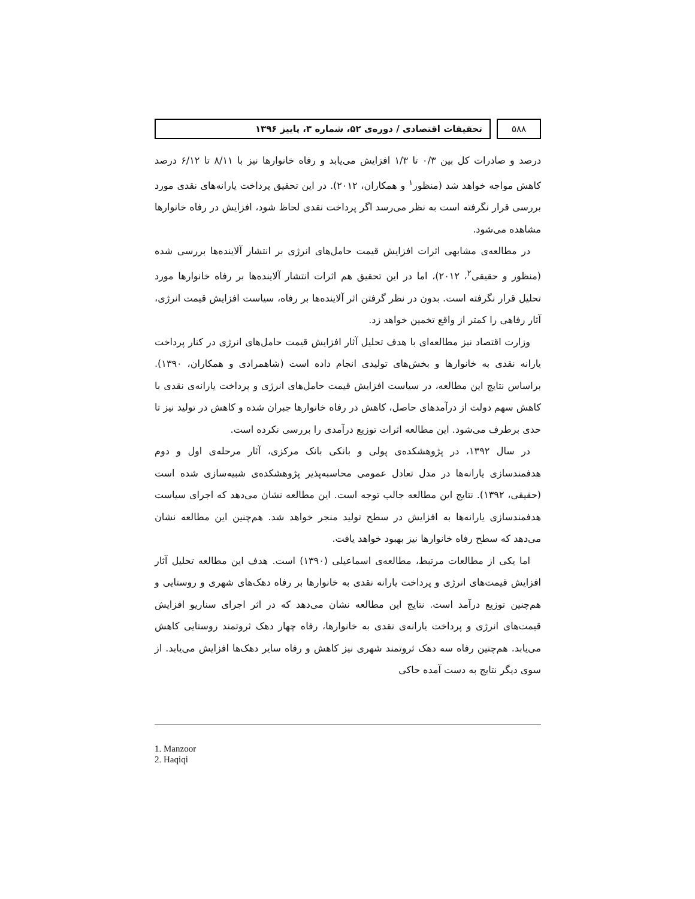۵۸۸ تحقیقات اقتصادی / دوره‌ی ۵۲، شماره ۳، پاییز ۱۳۹۶
درصد و صادرات کل بین ۰/۳ تا ۱/۳ افزایش می‌یابد و رفاه خانوارها نیز با ۸/۱۱ تا ۶/۱۲ درصد کاهش مواجه خواهد شد (منظور<sup>۱</sup> و همکاران، ۲۰۱۲). در این تحقیق پرداخت یارانه‌های نقدی مورد بررسی قرار نگرفته است به نظر می‌رسد اگر پرداخت نقدی لحاظ شود، افزایش در رفاه خانوارها مشاهده می‌شود.
در مطالعه‌ی مشابهی اثرات افزایش قیمت حامل‌های انرژی بر انتشار آلاینده‌ها بررسی شده (منظور و حقیقی<sup>۲</sup>، ۲۰۱۲)، اما در این تحقیق هم اثرات انتشار آلاینده‌ها بر رفاه خانوارها مورد تحلیل قرار نگرفته است. بدون در نظر گرفتن اثر آلاینده‌ها بر رفاه، سیاست افزایش قیمت انرژی، آثار رفاهی را کمتر از واقع تخمین خواهد زد.
وزارت اقتصاد نیز مطالعه‌ای با هدف تحلیل آثار افزایش قیمت حامل‌های انرژی در کنار پرداخت یارانه نقدی به خانوارها و بخش‌های تولیدی انجام داده است (شاهمرادی و همکاران، ۱۳۹۰). براساس نتایج این مطالعه، در سیاست افزایش قیمت حامل‌های انرژی و پرداخت یارانه‌ی نقدی با کاهش سهم دولت از درآمدهای حاصل، کاهش در رفاه خانوارها جبران شده و کاهش در تولید نیز تا حدی برطرف می‌شود. این مطالعه اثرات توزیع درآمدی را بررسی نکرده است.
در سال ۱۳۹۲، در پژوهشکده‌ی پولی و بانکی بانک مرکزی، آثار مرحله‌ی اول و دوم هدفمندسازی یارانه‌ها در مدل تعادل عمومی محاسبه‌پذیر پژوهشکده‌ی شبیه‌سازی شده است (حقیقی، ۱۳۹۲). نتایج این مطالعه جالب توجه است. این مطالعه نشان می‌دهد که اجرای سیاست هدفمندسازی یارانه‌ها به افزایش در سطح تولید منجر خواهد شد. هم‌چنین این مطالعه نشان می‌دهد که سطح رفاه خانوارها نیز بهبود خواهد یافت.
اما یکی از مطالعات مرتبط، مطالعه‌ی اسماعیلی (۱۳۹۰) است. هدف این مطالعه تحلیل آثار افزایش قیمت‌های انرژی و پرداخت یارانه نقدی به خانوارها بر رفاه دهک‌های شهری و روستایی و هم‌چنین توزیع درآمد است. نتایج این مطالعه نشان می‌دهد که در اثر اجرای سناریو افزایش قیمت‌های انرژی و پرداخت یارانه‌ی نقدی به خانوارها، رفاه چهار دهک ثروتمند روستایی کاهش می‌یابد. هم‌چنین رفاه سه دهک ثروتمند شهری نیز کاهش و رفاه سایر دهک‌ها افزایش می‌یابد. از سوی دیگر نتایج به دست آمده حاکی
1. Manzoor
2. Haqiqi